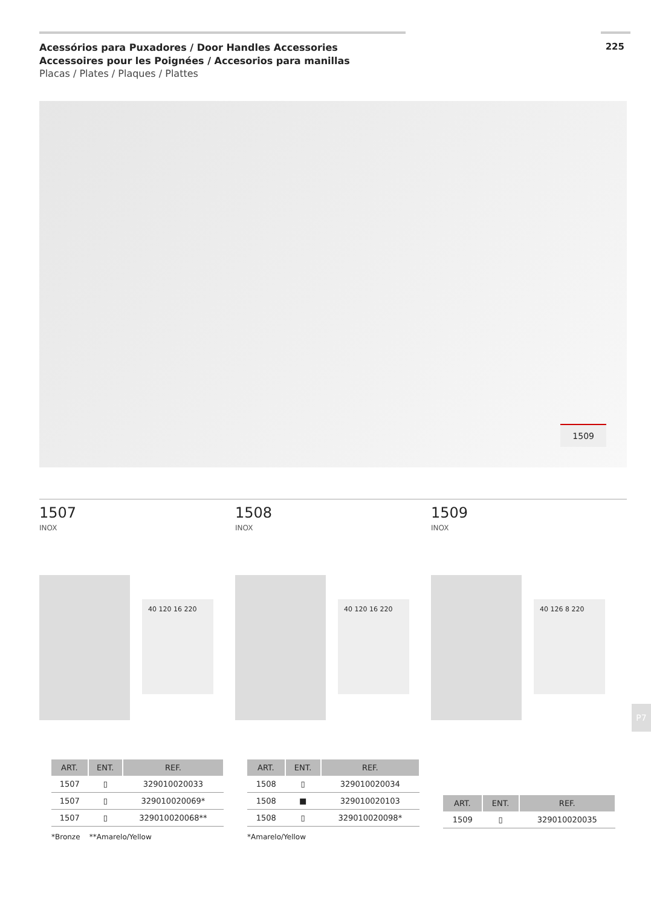Acessórios para Puxadores / Door Handles Accessories
Accessoires pour les Poignées / Accesorios para manillas
Placas / Plates / Plaques / Plattes
225
1509
1507
INOX
40 120 16 220
| ART. | ENT. | REF. |
| --- | --- | --- |
| 1507 | ▯ | 329010020033 |
| 1507 | ▯ | 329010020069* |
| 1507 | ▯ | 329010020068** |
*Bronze **Amarelo/Yellow
1508
INOX
40 120 16 220
| ART. | ENT. | REF. |
| --- | --- | --- |
| 1508 | ▯ | 329010020034 |
| 1508 | ■ | 329010020103 |
| 1508 | ▯ | 329010020098* |
*Amarelo/Yellow
1509
INOX
40 126 8 220
| ART. | ENT. | REF. |
| --- | --- | --- |
| 1509 | ▯ | 329010020035 |
P7